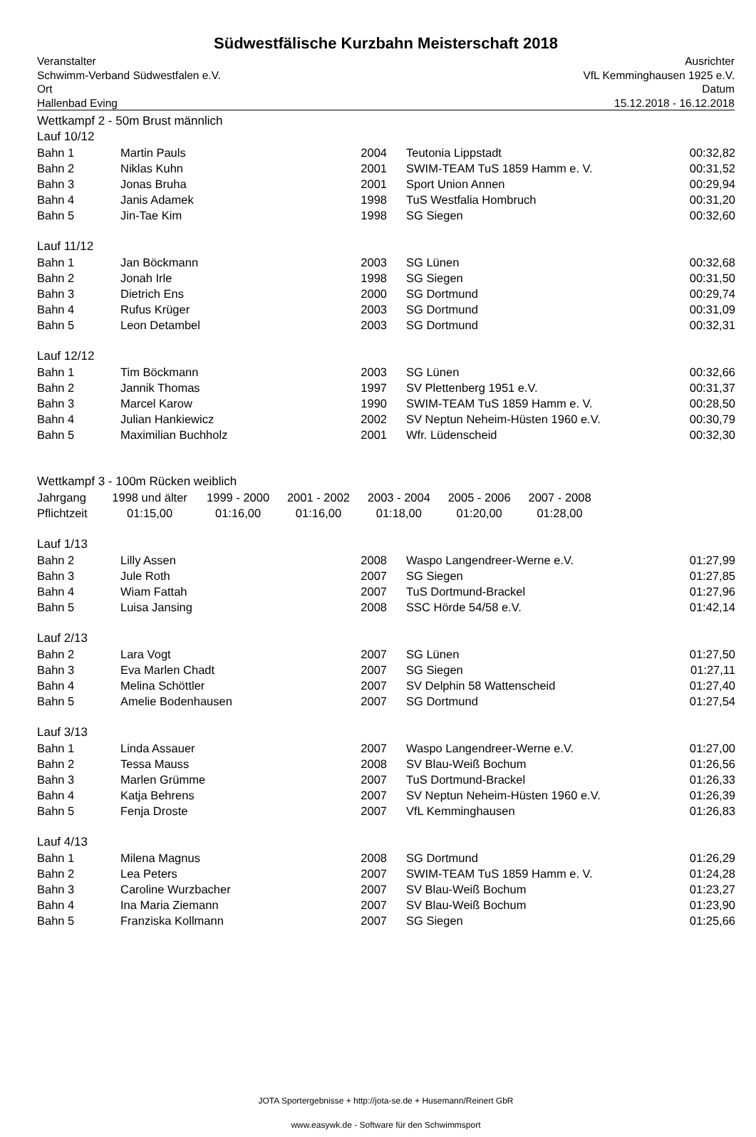Südwestfälische Kurzbahn Meisterschaft 2018
Veranstalter
Schwimm-Verband Südwestfalen e.V.
Ort
Hallenbad Eving
Ausrichter
VfL Kemminghausen 1925 e.V.
Datum
15.12.2018 - 16.12.2018
Wettkampf 2 - 50m Brust männlich
Lauf 10/12
| Bahn 1 | Martin Pauls | 2004 | Teutonia Lippstadt | 00:32,82 |
| Bahn 2 | Niklas Kuhn | 2001 | SWIM-TEAM TuS 1859 Hamm e. V. | 00:31,52 |
| Bahn 3 | Jonas Bruha | 2001 | Sport Union Annen | 00:29,94 |
| Bahn 4 | Janis Adamek | 1998 | TuS Westfalia Hombruch | 00:31,20 |
| Bahn 5 | Jin-Tae Kim | 1998 | SG Siegen | 00:32,60 |
Lauf 11/12
| Bahn 1 | Jan Böckmann | 2003 | SG Lünen | 00:32,68 |
| Bahn 2 | Jonah Irle | 1998 | SG Siegen | 00:31,50 |
| Bahn 3 | Dietrich Ens | 2000 | SG Dortmund | 00:29,74 |
| Bahn 4 | Rufus Krüger | 2003 | SG Dortmund | 00:31,09 |
| Bahn 5 | Leon Detambel | 2003 | SG Dortmund | 00:32,31 |
Lauf 12/12
| Bahn 1 | Tim Böckmann | 2003 | SG Lünen | 00:32,66 |
| Bahn 2 | Jannik Thomas | 1997 | SV Plettenberg 1951 e.V. | 00:31,37 |
| Bahn 3 | Marcel Karow | 1990 | SWIM-TEAM TuS 1859 Hamm e. V. | 00:28,50 |
| Bahn 4 | Julian Hankiewicz | 2002 | SV Neptun Neheim-Hüsten 1960 e.V. | 00:30,79 |
| Bahn 5 | Maximilian Buchholz | 2001 | Wfr. Lüdenscheid | 00:32,30 |
Wettkampf 3 - 100m Rücken weiblich
| Jahrgang | 1998 und älter | 1999 - 2000 | 2001 - 2002 | 2003 - 2004 | 2005 - 2006 | 2007 - 2008 |
| Pflichtzeit | 01:15,00 | 01:16,00 | 01:16,00 | 01:18,00 | 01:20,00 | 01:28,00 |
Lauf 1/13
| Bahn 2 | Lilly Assen | 2008 | Waspo Langendreer-Werne e.V. | 01:27,99 |
| Bahn 3 | Jule Roth | 2007 | SG Siegen | 01:27,85 |
| Bahn 4 | Wiam Fattah | 2007 | TuS Dortmund-Brackel | 01:27,96 |
| Bahn 5 | Luisa Jansing | 2008 | SSC Hörde 54/58 e.V. | 01:42,14 |
Lauf 2/13
| Bahn 2 | Lara Vogt | 2007 | SG Lünen | 01:27,50 |
| Bahn 3 | Eva Marlen Chadt | 2007 | SG Siegen | 01:27,11 |
| Bahn 4 | Melina Schöttler | 2007 | SV Delphin 58 Wattenscheid | 01:27,40 |
| Bahn 5 | Amelie Bodenhausen | 2007 | SG Dortmund | 01:27,54 |
Lauf 3/13
| Bahn 1 | Linda Assauer | 2007 | Waspo Langendreer-Werne e.V. | 01:27,00 |
| Bahn 2 | Tessa Mauss | 2008 | SV Blau-Weiß Bochum | 01:26,56 |
| Bahn 3 | Marlen Grümme | 2007 | TuS Dortmund-Brackel | 01:26,33 |
| Bahn 4 | Katja Behrens | 2007 | SV Neptun Neheim-Hüsten 1960 e.V. | 01:26,39 |
| Bahn 5 | Fenja Droste | 2007 | VfL Kemminghausen | 01:26,83 |
Lauf 4/13
| Bahn 1 | Milena Magnus | 2008 | SG Dortmund | 01:26,29 |
| Bahn 2 | Lea Peters | 2007 | SWIM-TEAM TuS 1859 Hamm e. V. | 01:24,28 |
| Bahn 3 | Caroline Wurzbacher | 2007 | SV Blau-Weiß Bochum | 01:23,27 |
| Bahn 4 | Ina Maria Ziemann | 2007 | SV Blau-Weiß Bochum | 01:23,90 |
| Bahn 5 | Franziska Kollmann | 2007 | SG Siegen | 01:25,66 |
JOTA Sportergebnisse + http://jota-se.de + Husemann/Reinert GbR
www.easywk.de - Software für den Schwimmsport